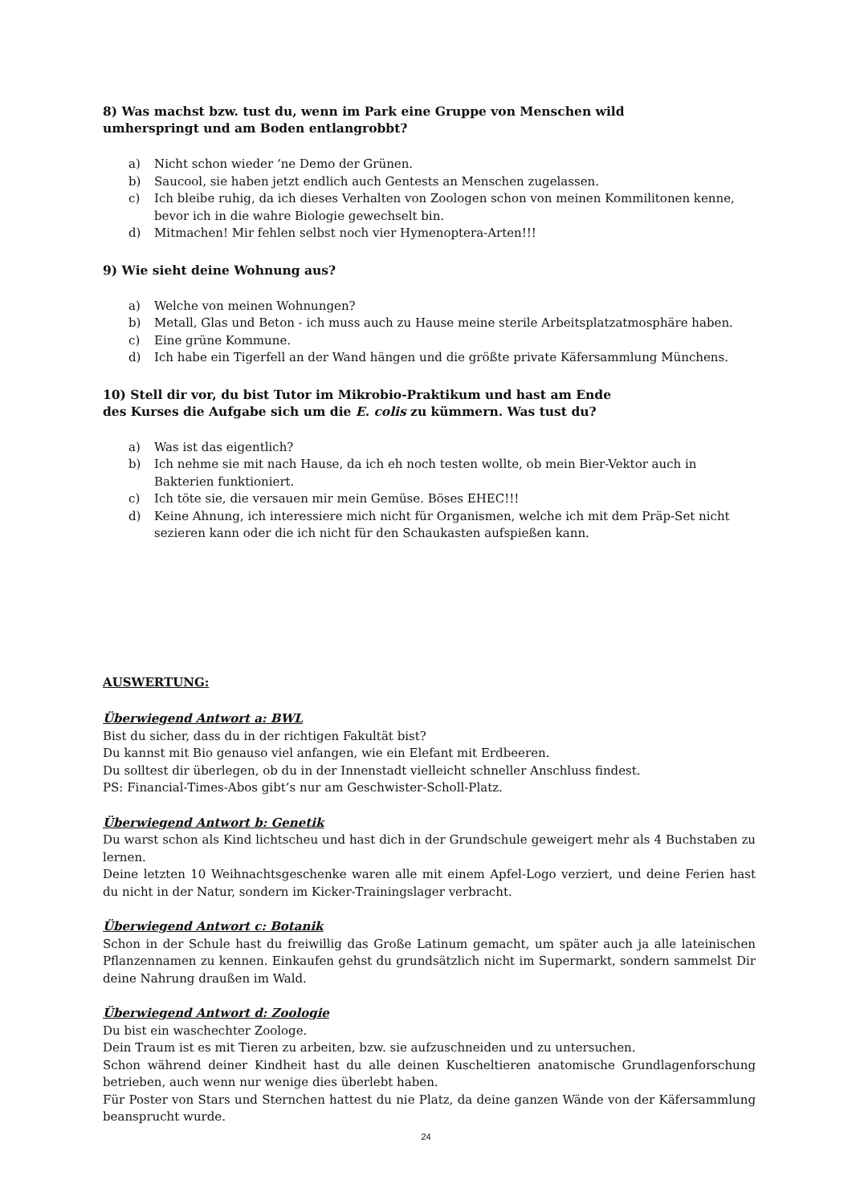8) Was machst bzw. tust du, wenn im Park eine Gruppe von Menschen wild
umherspringt und am Boden entlangrobbt?
a) Nicht schon wieder ‘ne Demo der Grünen.
b) Saucool, sie haben jetzt endlich auch Gentests an Menschen zugelassen.
c) Ich bleibe ruhig, da ich dieses Verhalten von Zoologen schon von meinen Kommilitonen kenne, bevor ich in die wahre Biologie gewechselt bin.
d) Mitmachen! Mir fehlen selbst noch vier Hymenoptera-Arten!!!
9) Wie sieht deine Wohnung aus?
a) Welche von meinen Wohnungen?
b) Metall, Glas und Beton - ich muss auch zu Hause meine sterile Arbeitsplatzatmosphäre haben.
c) Eine grüne Kommune.
d) Ich habe ein Tigerfell an der Wand hängen und die größte private Käfersammlung Münchens.
10) Stell dir vor, du bist Tutor im Mikrobio-Praktikum und hast am Ende
des Kurses die Aufgabe sich um die E. colis zu kümmern. Was tust du?
a) Was ist das eigentlich?
b) Ich nehme sie mit nach Hause, da ich eh noch testen wollte, ob mein Bier-Vektor auch in Bakterien funktioniert.
c) Ich töte sie, die versauen mir mein Gemüse. Böses EHEC!!!
d) Keine Ahnung, ich interessiere mich nicht für Organismen, welche ich mit dem Präp-Set nicht sezieren kann oder die ich nicht für den Schaukasten aufspießen kann.
AUSWERTUNG:
Überwiegend Antwort a: BWL
Bist du sicher, dass du in der richtigen Fakultät bist?
Du kannst mit Bio genauso viel anfangen, wie ein Elefant mit Erdbeeren.
Du solltest dir überlegen, ob du in der Innenstadt vielleicht schneller Anschluss findest.
PS: Financial-Times-Abos gibt’s nur am Geschwister-Scholl-Platz.
Überwiegend Antwort b: Genetik
Du warst schon als Kind lichtscheu und hast dich in der Grundschule geweigert mehr als 4 Buchstaben zu lernen.
Deine letzten 10 Weihnachtsgeschenke waren alle mit einem Apfel-Logo verziert, und deine Ferien hast du nicht in der Natur, sondern im Kicker-Trainingslager verbracht.
Überwiegend Antwort c: Botanik
Schon in der Schule hast du freiwillig das Große Latinum gemacht, um später auch ja alle lateinischen Pflanzennamen zu kennen. Einkaufen gehst du grundsätzlich nicht im Supermarkt, sondern sammelst Dir deine Nahrung draußen im Wald.
Überwiegend Antwort d: Zoologie
Du bist ein waschechter Zoologe.
Dein Traum ist es mit Tieren zu arbeiten, bzw. sie aufzuschneiden und zu untersuchen.
Schon während deiner Kindheit hast du alle deinen Kuscheltieren anatomische Grundlagenforschung betrieben, auch wenn nur wenige dies überlebt haben.
Für Poster von Stars und Sternchen hattest du nie Platz, da deine ganzen Wände von der Käfersammlung beansprucht wurde.
24